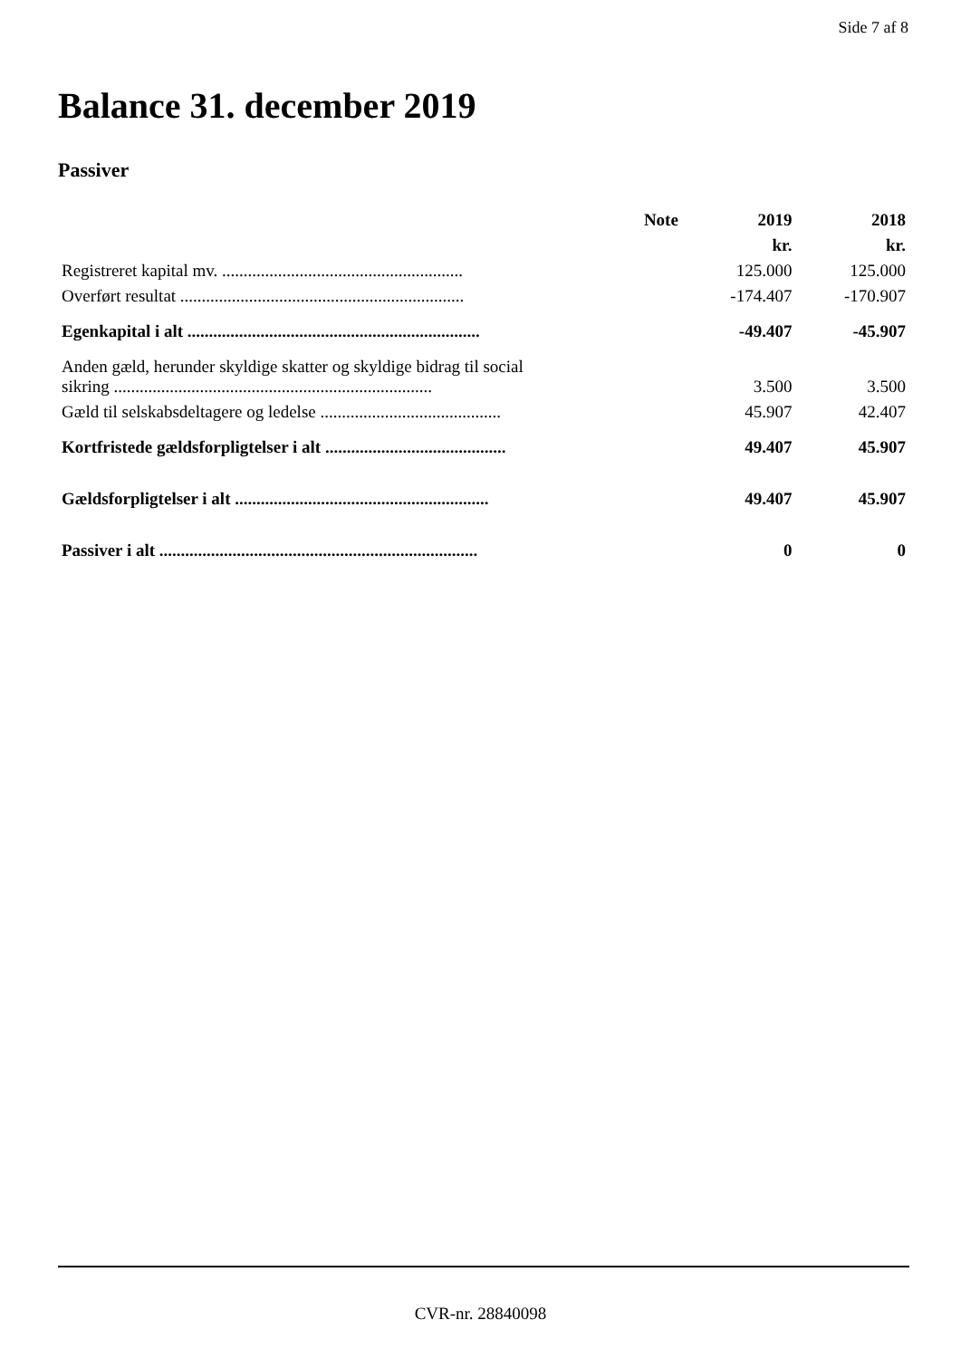Side 7 af 8
Balance 31. december 2019
Passiver
| | Note | 2019 | 2018 |
| --- | --- | --- | --- |
| | | kr. | kr. |
| Registreret kapital mv. ........................................................ | | 125.000 | 125.000 |
| Overført resultat .................................................................. | | -174.407 | -170.907 |
| Egenkapital i alt .................................................................... | | -49.407 | -45.907 |
| Anden gæld, herunder skyldige skatter og skyldige bidrag til social sikring .......................................................................... | | 3.500 | 3.500 |
| Gæld til selskabsdeltagere og ledelse .......................................... | | 45.907 | 42.407 |
| Kortfristede gældsforpligtelser i alt .......................................... | | 49.407 | 45.907 |
| Gældsforpligtelser i alt ........................................................... | | 49.407 | 45.907 |
| Passiver i alt .......................................................................... | | 0 | 0 |
CVR-nr. 28840098